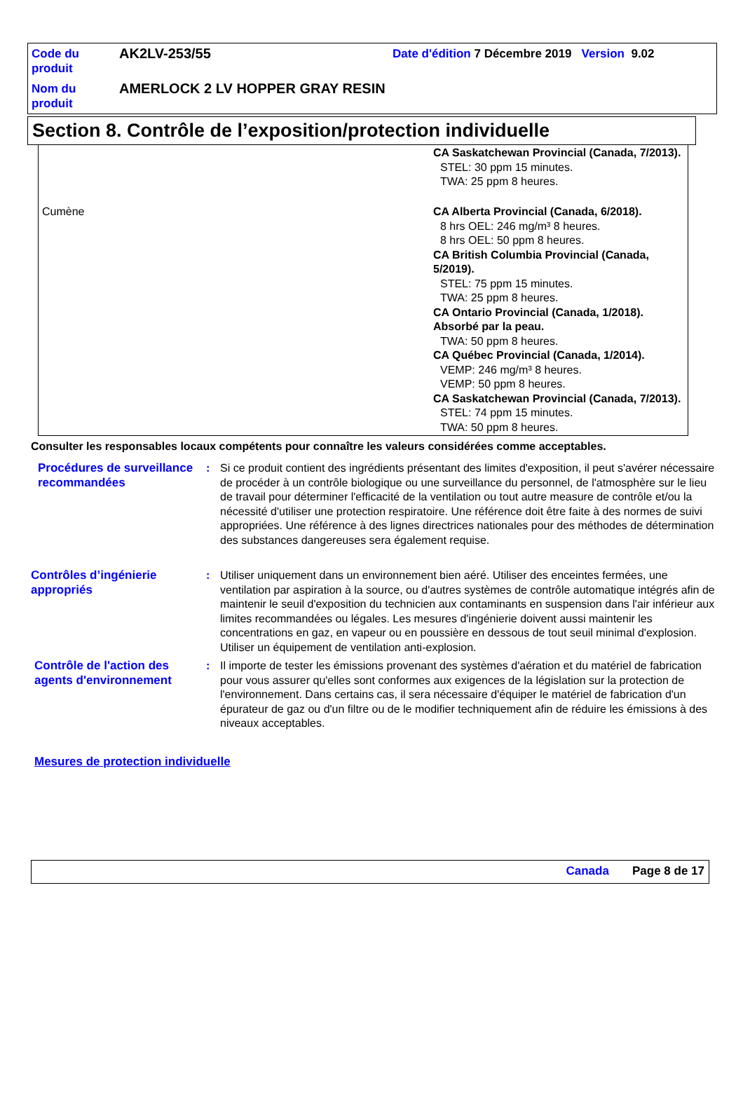| Code du produit | AK2LV-253/55 | Date d'édition 7 Décembre 2019 Version 9.02 |
| Nom du produit | AMERLOCK 2 LV HOPPER GRAY RESIN | |
Section 8. Contrôle de l’exposition/protection individuelle
| | CA Saskatchewan Provincial (Canada, 7/2013). STEL: 30 ppm 15 minutes. TWA: 25 ppm 8 heures. |
| Cumène | CA Alberta Provincial (Canada, 6/2018). 8 hrs OEL: 246 mg/m³ 8 heures. 8 hrs OEL: 50 ppm 8 heures. CA British Columbia Provincial (Canada, 5/2019). STEL: 75 ppm 15 minutes. TWA: 25 ppm 8 heures. CA Ontario Provincial (Canada, 1/2018). Absorbé par la peau. TWA: 50 ppm 8 heures. CA Québec Provincial (Canada, 1/2014). VEMP: 246 mg/m³ 8 heures. VEMP: 50 ppm 8 heures. CA Saskatchewan Provincial (Canada, 7/2013). STEL: 74 ppm 15 minutes. TWA: 50 ppm 8 heures. |
Consulter les responsables locaux compétents pour connaître les valeurs considérées comme acceptables.
Procédures de surveillance recommandées
: Si ce produit contient des ingrédients présentant des limites d'exposition, il peut s'avérer nécessaire de procéder à un contrôle biologique ou une surveillance du personnel, de l'atmosphère sur le lieu de travail pour déterminer l'efficacité de la ventilation ou tout autre measure de contrôle et/ou la nécessité d'utiliser une protection respiratoire. Une référence doit être faite à des normes de suivi appropriées. Une référence à des lignes directrices nationales pour des méthodes de détermination des substances dangereuses sera également requise.
Contrôles d’ingénierie appropriés
: Utiliser uniquement dans un environnement bien aéré. Utiliser des enceintes fermées, une ventilation par aspiration à la source, ou d'autres systèmes de contrôle automatique intégrés afin de maintenir le seuil d'exposition du technicien aux contaminants en suspension dans l'air inférieur aux limites recommandées ou légales. Les mesures d'ingénierie doivent aussi maintenir les concentrations en gaz, en vapeur ou en poussière en dessous de tout seuil minimal d'explosion. Utiliser un équipement de ventilation anti-explosion.
Contrôle de l'action des agents d'environnement
: Il importe de tester les émissions provenant des systèmes d'aération et du matériel de fabrication pour vous assurer qu'elles sont conformes aux exigences de la législation sur la protection de l'environnement. Dans certains cas, il sera nécessaire d'équiper le matériel de fabrication d'un épurateur de gaz ou d'un filtre ou de le modifier techniquement afin de réduire les émissions à des niveaux acceptables.
Mesures de protection individuelle
Canada Page 8 de 17